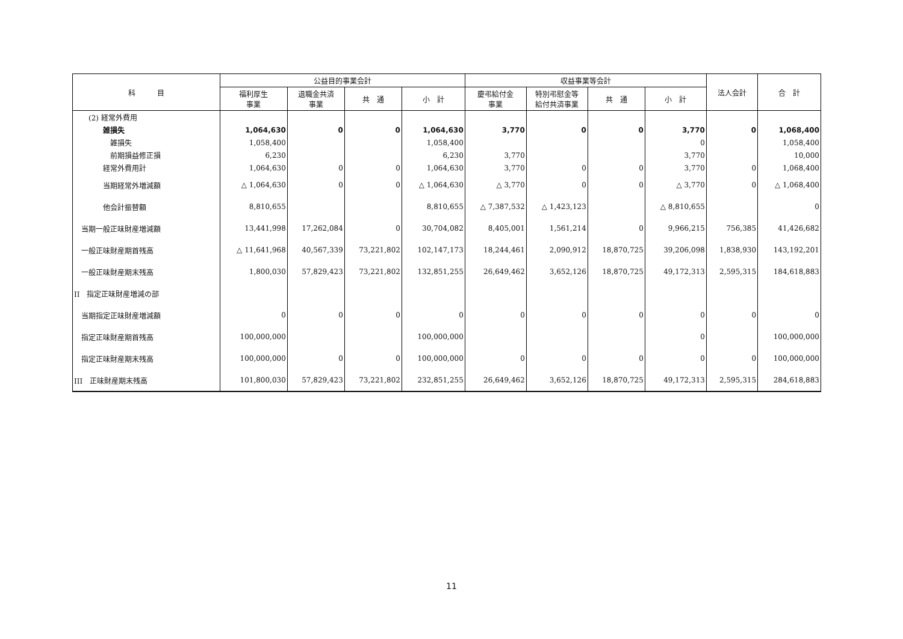| 科 目 | 公益目的事業会計 | | | | 収益事業等会計 | | | | 法人会計 | 合 計 |
| --- | --- | --- | --- | --- | --- | --- | --- | --- | --- | --- |
| | 福利厚生 事業 | 退職金共済 事業 | 共 通 | 小 計 | 慶弔給付金 事業 | 特別弔慰金等 給付共済事業 | 共 通 | 小 計 | | |
| (2) 経常外費用 | | | | | | | | | | |
| 雑損失 | 1,064,630 | 0 | 0 | 1,064,630 | 3,770 | 0 | 0 | 3,770 | 0 | 1,068,400 |
| 雑損失 | 1,058,400 | | | 1,058,400 | | | | 0 | | 1,058,400 |
| 前期損益修正損 | 6,230 | | | 6,230 | 3,770 | | | 3,770 | | 10,000 |
| 経常外費用計 | 1,064,630 | 0 | 0 | 1,064,630 | 3,770 | 0 | 0 | 3,770 | 0 | 1,068,400 |
| 当期経常外増減額 | △ 1,064,630 | 0 | 0 | △ 1,064,630 | △ 3,770 | 0 | 0 | △ 3,770 | 0 | △ 1,068,400 |
| 他会計振替額 | 8,810,655 | | | 8,810,655 | △ 7,387,532 | △ 1,423,123 | | △ 8,810,655 | | 0 |
| 当期一般正味財産増減額 | 13,441,998 | 17,262,084 | 0 | 30,704,082 | 8,405,001 | 1,561,214 | 0 | 9,966,215 | 756,385 | 41,426,682 |
| 一般正味財産期首残高 | △ 11,641,968 | 40,567,339 | 73,221,802 | 102,147,173 | 18,244,461 | 2,090,912 | 18,870,725 | 39,206,098 | 1,838,930 | 143,192,201 |
| 一般正味財産期末残高 | 1,800,030 | 57,829,423 | 73,221,802 | 132,851,255 | 26,649,462 | 3,652,126 | 18,870,725 | 49,172,313 | 2,595,315 | 184,618,883 |
| II 指定正味財産増減の部 | | | | | | | | | | |
| 当期指定正味財産増減額 | 0 | 0 | 0 | 0 | 0 | 0 | 0 | 0 | 0 | 0 |
| 指定正味財産期首残高 | 100,000,000 | | | 100,000,000 | | | | 0 | | 100,000,000 |
| 指定正味財産期末残高 | 100,000,000 | 0 | 0 | 100,000,000 | 0 | 0 | 0 | 0 | 0 | 100,000,000 |
| III 正味財産期末残高 | 101,800,030 | 57,829,423 | 73,221,802 | 232,851,255 | 26,649,462 | 3,652,126 | 18,870,725 | 49,172,313 | 2,595,315 | 284,618,883 |
11